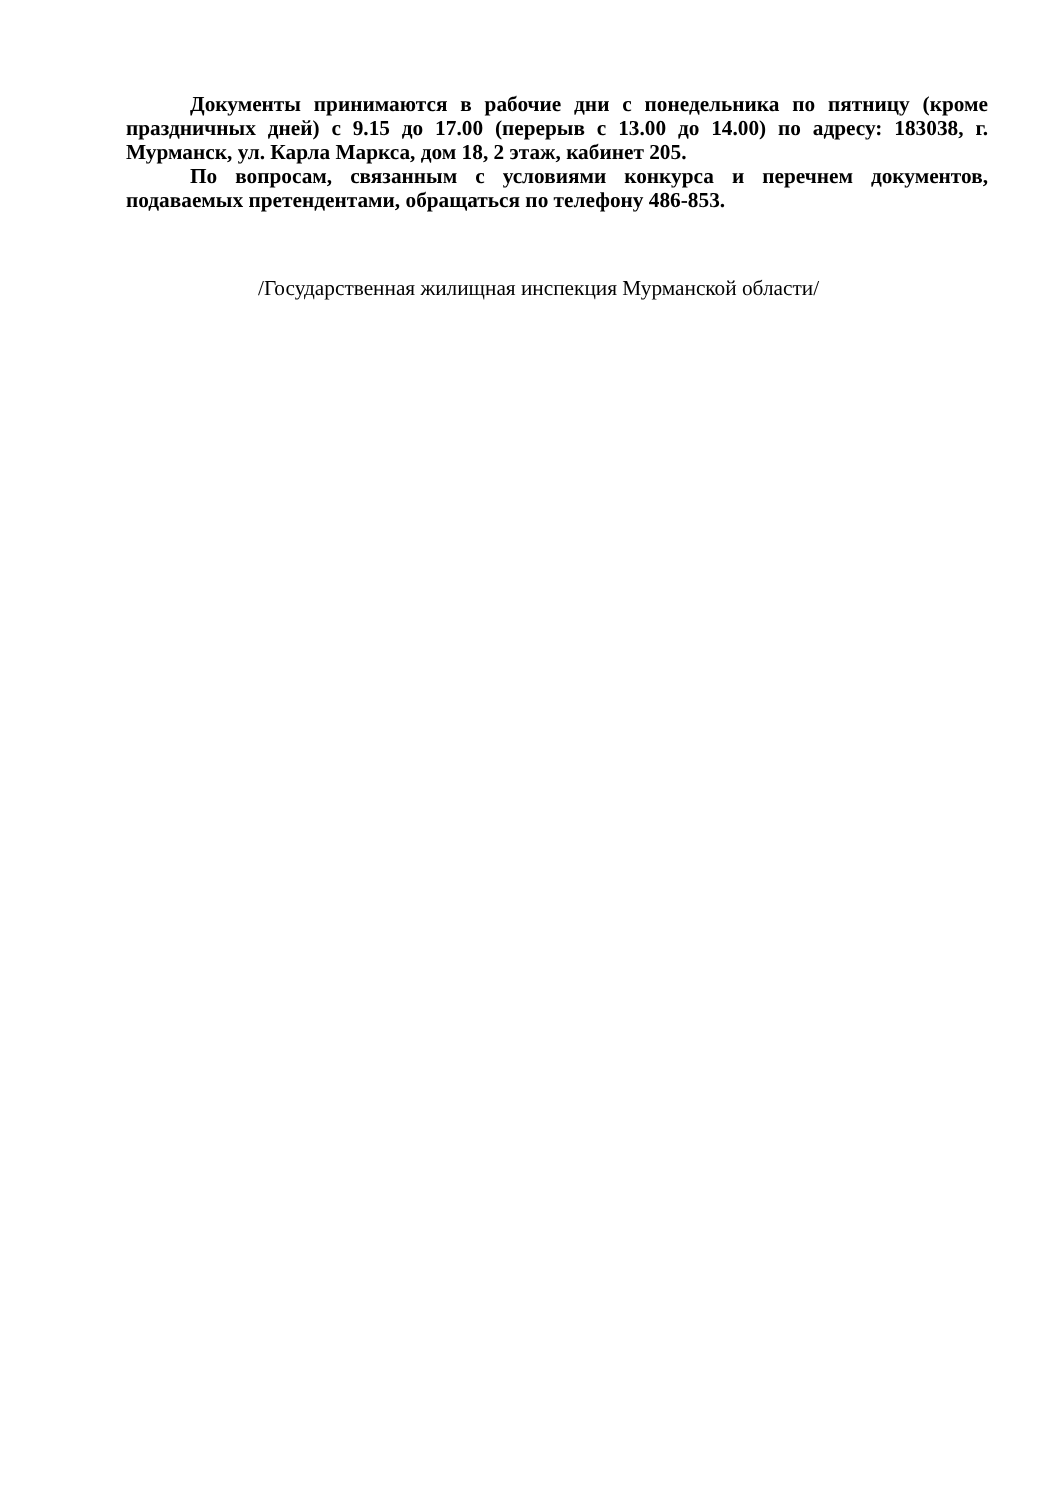Документы принимаются в рабочие дни с понедельника по пятницу (кроме праздничных дней) с 9.15 до 17.00 (перерыв с 13.00 до 14.00) по адресу: 183038, г. Мурманск, ул. Карла Маркса, дом 18, 2 этаж, кабинет 205.
По вопросам, связанным с условиями конкурса и перечнем документов, подаваемых претендентами, обращаться по телефону 486-853.
/Государственная жилищная инспекция Мурманской области/